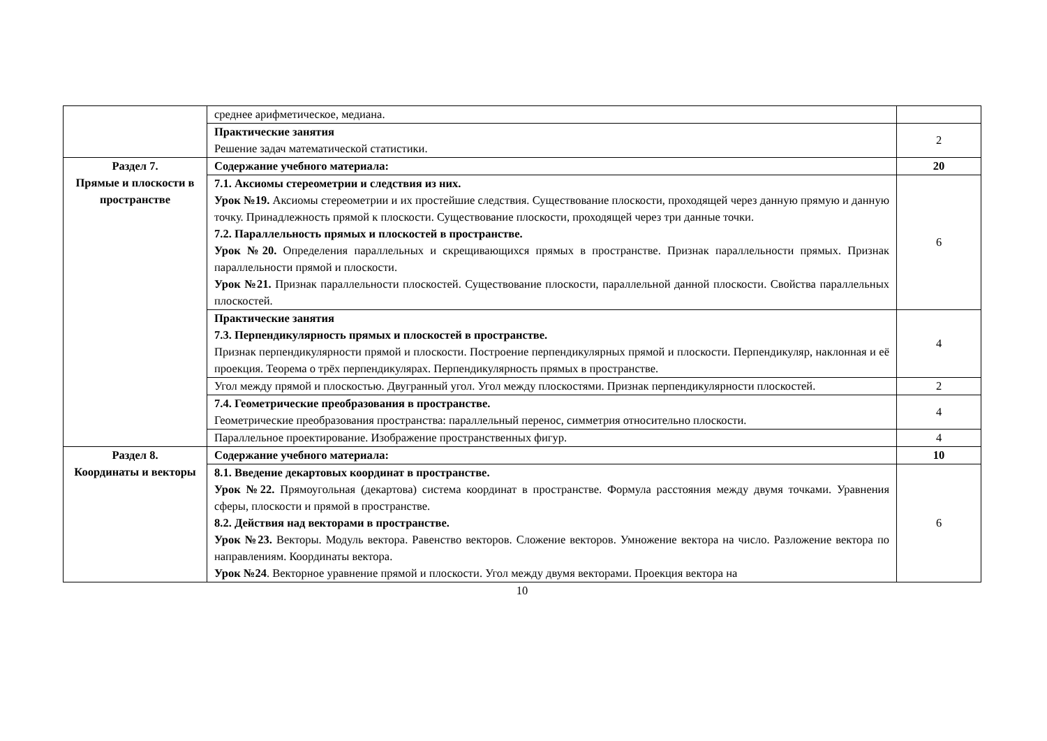| | среднее арифметическое, медиана. | |
| | Практические занятия Решение задач математической статистики. | 2 |
| Раздел 7. Прямые и плоскости в пространстве | Содержание учебного материала: | 20 |
| | 7.1. Аксиомы стереометрии и следствия из них. Урок №19. Аксиомы стереометрии и их простейшие следствия. Существование плоскости, проходящей через данную прямую и данную точку. Принадлежность прямой к плоскости. Существование плоскости, проходящей через три данные точки. 7.2. Параллельность прямых и плоскостей в пространстве. Урок №20. Определения параллельных и скрещивающихся прямых в пространстве. Признак параллельности прямых. Признак параллельности прямой и плоскости. Урок №21. Признак параллельности плоскостей. Существование плоскости, параллельной данной плоскости. Свойства параллельных плоскостей. | 6 |
| | Практические занятия 7.3. Перпендикулярность прямых и плоскостей в пространстве. Признак перпендикулярности прямой и плоскости. Построение перпендикулярных прямой и плоскости. Перпендикуляр, наклонная и её проекция. Теорема о трёх перпендикулярах. Перпендикулярность прямых в пространстве. | 4 |
| | Угол между прямой и плоскостью. Двугранный угол. Угол между плоскостями. Признак перпендикулярности плоскостей. | 2 |
| | 7.4. Геометрические преобразования в пространстве. Геометрические преобразования пространства: параллельный перенос, симметрия относительно плоскости. | 4 |
| | Параллельное проектирование. Изображение пространственных фигур. | 4 |
| Раздел 8. Координаты и векторы | Содержание учебного материала: | 10 |
| | 8.1. Введение декартовых координат в пространстве. Урок №22. Прямоугольная (декартова) система координат в пространстве. Формула расстояния между двумя точками. Уравнения сферы, плоскости и прямой в пространстве. 8.2. Действия над векторами в пространстве. Урок №23. Векторы. Модуль вектора. Равенство векторов. Сложение векторов. Умножение вектора на число. Разложение вектора по направлениям. Координаты вектора. Урок №24 . Векторное уравнение прямой и плоскости. Угол между двумя векторами. Проекция вектора на | 6 |
10